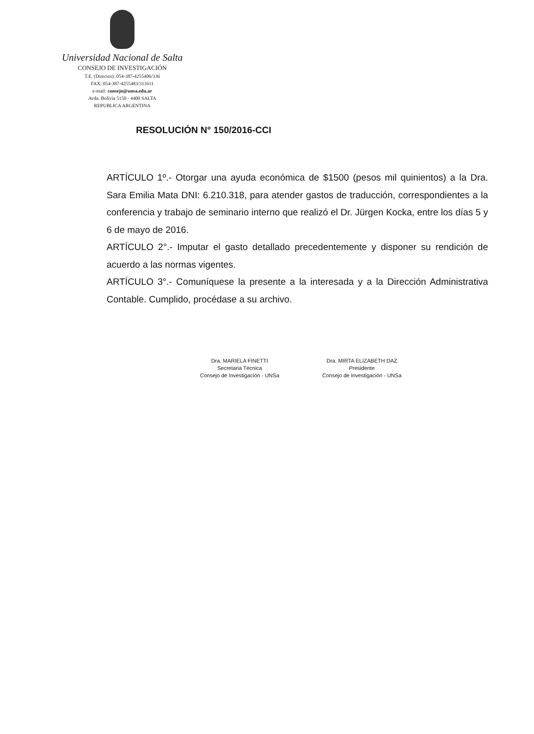Universidad Nacional de Salta
CONSEJO DE INVESTIGACIÓN
T.E. (Directos): 054-387-4255406/336
FAX: 054-387-4255483/311611
e-mail: consejo@unsa.edu.ar
Avda. Bolivia 5150 - 4400 SALTA
REPUBLICA ARGENTINA
RESOLUCIÓN N° 150/2016-CCI
ARTÍCULO 1º.- Otorgar una ayuda económica de $1500 (pesos mil quinientos) a la Dra. Sara Emilia Mata DNI: 6.210.318, para atender gastos de traducción, correspondientes a la conferencia y trabajo de seminario interno que realizó el Dr. Jürgen Kocka, entre los días 5 y 6 de mayo de 2016.
ARTÍCULO 2°.- Imputar el gasto detallado precedentemente y disponer su rendición de acuerdo a las normas vigentes.
ARTÍCULO 3°.- Comuníquese la presente a la interesada y a la Dirección Administrativa Contable. Cumplido, procédase a su archivo.
Dra. MARIELA FINETTI
Secretaria Técnica
Consejo de Investigación - UNSa
Dra. MIRTA ELIZABETH DAZ
Presidente
Consejo de Investigación - UNSa